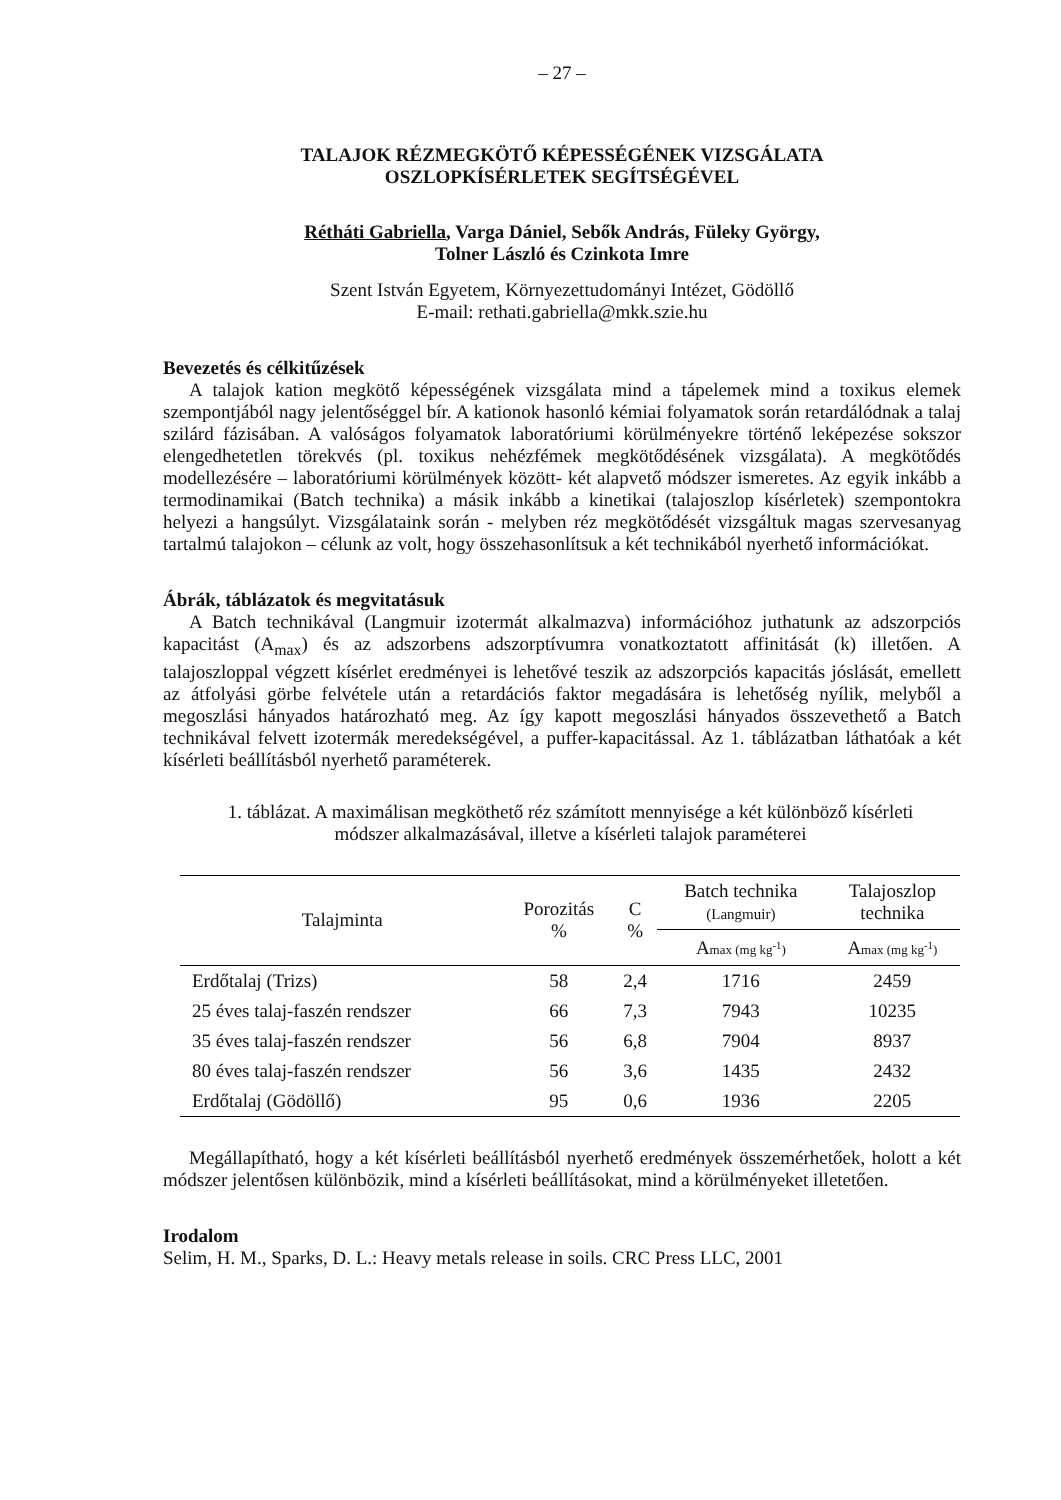– 27 –
TALAJOK RÉZMEGKÖTŐ KÉPESSÉGÉNEK VIZSGÁLATA
OSZLOPKÍSÉRLETEK SEGÍTSÉGÉVEL
Rétháti Gabriella, Varga Dániel, Sebők András, Füleky György,
Tolner László és Czinkota Imre
Szent István Egyetem, Környezettudományi Intézet, Gödöllő
E-mail: rethati.gabriella@mkk.szie.hu
Bevezetés és célkitűzések
A talajok kation megkötő képességének vizsgálata mind a tápelemek mind a toxikus elemek szempontjából nagy jelentőséggel bír. A kationok hasonló kémiai folyamatok során retardálódnak a talaj szilárd fázisában. A valóságos folyamatok laboratóriumi körülményekre történő leképezése sokszor elengedhetetlen törekvés (pl. toxikus nehézfémek megkötődésének vizsgálata). A megkötődés modellezésére – laboratóriumi körülmények között- két alapvető módszer ismeretes. Az egyik inkább a termodinamikai (Batch technika) a másik inkább a kinetikai (talajoszlop kísérletek) szempontokra helyezi a hangsúlyt. Vizsgálataink során - melyben réz megkötődését vizsgáltuk magas szervesanyag tartalmú talajokon – célunk az volt, hogy összehasonlítsuk a két technikából nyerhető információkat.
Ábrák, táblázatok és megvitatásuk
A Batch technikával (Langmuir izotermát alkalmazva) információhoz juthatunk az adszorpciós kapacitást (A<sub>max</sub>) és az adszorbens adszorptívumra vonatkoztatott affinitását (k) illetően. A talajoszloppal végzett kísérlet eredményei is lehetővé teszik az adszorpciós kapacitás jóslását, emellett az átfolyási görbe felvétele után a retardációs faktor megadására is lehetőség nyílik, melyből a megoszlási hányados határozható meg. Az így kapott megoszlási hányados összevethető a Batch technikával felvett izotermák meredekségével, a puffer-kapacitással. Az 1. táblázatban láthatóak a két kísérleti beállításból nyerhető paraméterek.
1. táblázat. A maximálisan megköthető réz számított mennyisége a két különböző kísérleti
módszer alkalmazásával, illetve a kísérleti talajok paraméterei
| Talajminta | Porozitás % | C % | Batch technika (Langmuir) | Talajoszlop technika |
| --- | --- | --- | --- | --- |
| | | | A max (mg kg<sup>-1</sup>) | A max (mg kg<sup>-1</sup>) |
| Erdőtalaj (Trizs) | 58 | 2,4 | 1716 | 2459 |
| 25 éves talaj-faszén rendszer | 66 | 7,3 | 7943 | 10235 |
| 35 éves talaj-faszén rendszer | 56 | 6,8 | 7904 | 8937 |
| 80 éves talaj-faszén rendszer | 56 | 3,6 | 1435 | 2432 |
| Erdőtalaj (Gödöllő) | 95 | 0,6 | 1936 | 2205 |
Megállapítható, hogy a két kísérleti beállításból nyerhető eredmények összemérhetőek, holott a két módszer jelentősen különbözik, mind a kísérleti beállításokat, mind a körülményeket illetetően.
Irodalom
Selim, H. M., Sparks, D. L.: Heavy metals release in soils. CRC Press LLC, 2001